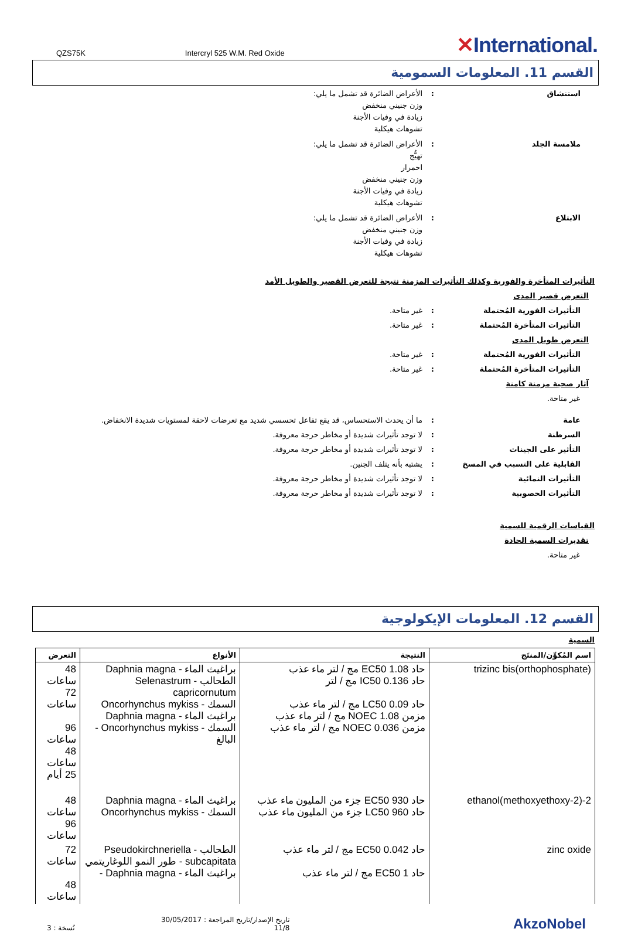QZS75K Intercryl 525 W.M. Red Oxide
✕International.
القسم 11. المعلومات السمومية
استنشاق : الأعراض الضائرة قد تشمل ما يلي:
وزن جنيني منخفض
زيادة في وفيات الأجنة
تشوهات هيكلية
ملامسة الجلد : الأعراض الضائرة قد تشمل ما يلي:
تهيُّج
احمرار
وزن جنيني منخفض
زيادة في وفيات الأجنة
تشوهات هيكلية
الابتلاع : الأعراض الضائرة قد تشمل ما يلي:
وزن جنيني منخفض
زيادة في وفيات الأجنة
تشوهات هيكلية
التأثيرات المتأخرة والفورية وكذلك التأثيرات المزمنة نتيجة للتعرض القصير والطويل الأمد
التعرض قصير المدى
التأثيرات الفورية المُحتملة : غير متاحة.
التأثيرات المتأخرة المُحتملة : غير متاحة.
التعرض طويل المدى
التأثيرات الفورية المُحتملة : غير متاحة.
التأثيرات المتأخرة المُحتملة : غير متاحة.
آثار صحية مزمنة كامنة
غير متاحة.
عامة : ما أن يحدث الاستحساس، قد يقع تفاعل تحسسي شديد مع تعرضات لاحقة لمستويات شديدة الانخفاض.
السرطنة : لا توجد تأثيرات شديدة أو مخاطر حرجة معروفة.
التأثير على الجينات : لا توجد تأثيرات شديدة أو مخاطر حرجة معروفة.
القابلية على التسبب في المسخ : يشتبه بأنه يتلف الجنين.
التأثيرات النمائية : لا توجد تأثيرات شديدة أو مخاطر حرجة معروفة.
التأثيرات الخصوبية : لا توجد تأثيرات شديدة أو مخاطر حرجة معروفة.
القياسات الرقمية للسمية
تقديرات السمية الحادة
غير متاحة.
القسم 12. المعلومات الإيكولوجية
السمية
| اسم المُكوِّن/المنتَج | النتيجة | الأنواع | التعرض |
| --- | --- | --- | --- |
| trizinc bis(orthophosphate) | حاد EC50 1.08 مج / لتر ماء عذب حاد IC50 0.136 مج / لتر حاد LC50 0.09 مج / لتر ماء عذب مزمن NOEC 1.08 مج / لتر ماء عذب مزمن NOEC 0.036 مج / لتر ماء عذب | براغيث الماء - Daphnia magna الطحالب - Selenastrum capricornutum السمك - Oncorhynchus mykiss براغيث الماء - Daphnia magna السمك - Oncorhynchus mykiss - البالغ | 48 ساعات 72 ساعات 96 ساعات 48 ساعات 25 أيام |
| 2-(2-methoxyethoxy)ethanol | حاد EC50 930 جزء من المليون ماء عذب حاد LC50 960 جزء من المليون ماء عذب | براغيث الماء - Daphnia magna السمك - Oncorhynchus mykiss | 48 ساعات 96 ساعات |
| zinc oxide | حاد EC50 0.042 مج / لتر ماء عذب حاد EC50 1 مج / لتر ماء عذب | الطحالب - Pseudokirchneriella subcapitata - طور النمو اللوغاريتمي براغيث الماء - Daphnia magna - | 72 ساعات 48 ساعات |
نُسخة : 3
تاريخ الإصدار/تاريخ المراجعة : 30/05/2017
11/8
AkzoNobel